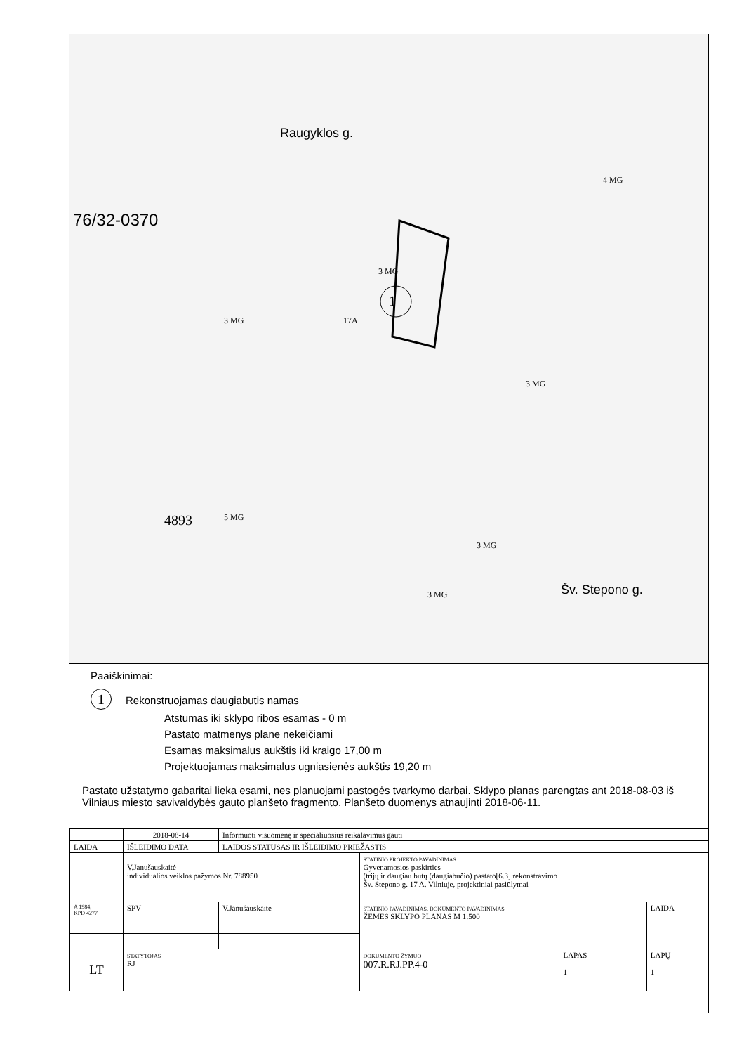76/32-0370
Raugyklos g.
Šv. Stepono g.
1
3 MG
3 MG
5 MG
4 MG
3 MG
3 MG
3 MG
4893
17A
Paaiškinimai:
1 Rekonstruojamas daugiabutis namas
Atstumas iki sklypo ribos esamas - 0 m
Pastato matmenys plane nekeičiami
Esamas maksimalus aukštis iki kraigo 17,00 m
Projektuojamas maksimalus ugniasienės aukštis 19,20 m
Pastato užstatymo gabaritai lieka esami, nes planuojami pastogės tvarkymo darbai. Sklypo planas parengtas ant 2018-08-03 iš Vilniaus miesto savivaldybės gauto planšeto fragmento. Planšeto duomenys atnaujinti 2018-06-11.
| | 2018-08-14 | Informuoti visuomenę ir specialiuosius reikalavimus gauti | | | | |
| LAIDA | IŠLEIDIMO DATA | LAIDOS STATUSAS IR IŠLEIDIMO PRIEŽASTIS | | | | |
| | V.Janušauskaitė individualios veiklos pažymos Nr. 788950 | | | STATINIO PROJEKTO PAVADINIMAS Gyvenamosios paskirties (trijų ir daugiau butų (daugiabučio) pastato[6.3] rekonstravimo Šv. Stepono g. 17 A, Vilniuje, projektiniai pasiūlymai | | |
| A 1984, KPD 4277 | SPV | V.Janušauskaitė | | STATINIO PAVADINIMAS, DOKUMENTO PAVADINIMAS ŽEMĖS SKLYPO PLANAS M 1:500 | | LAIDA |
| LT | STATYTOJAS RJ | | | DOKUMENTO ŽYMUO 007.R.RJ.PP.4-0 | LAPAS 1 | LAPŲ 1 |